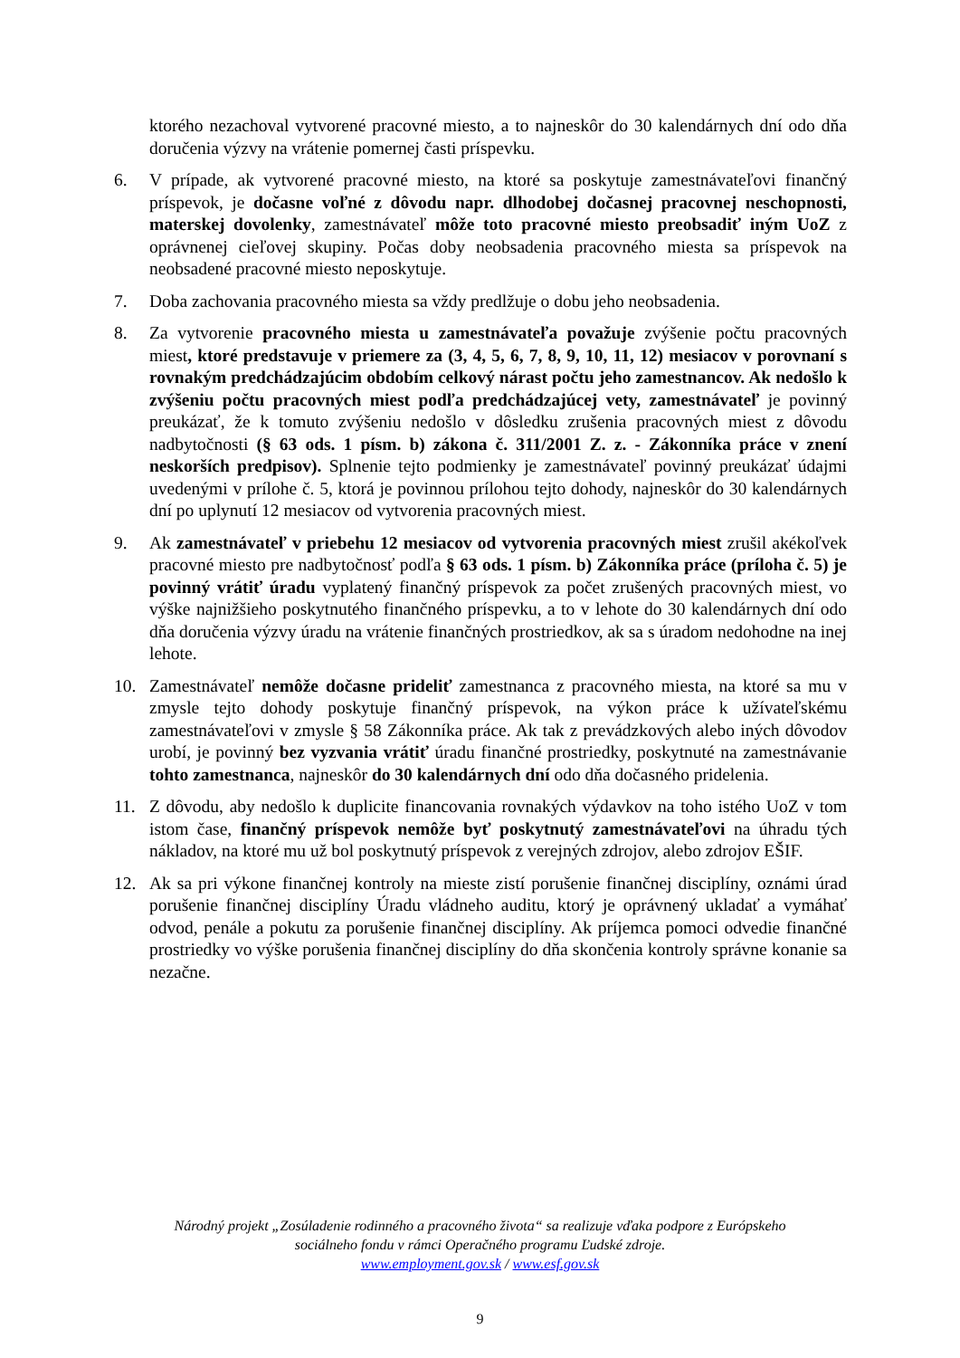ktorého nezachoval vytvorené pracovné miesto, a to najneskôr do 30 kalendárnych dní odo dňa doručenia výzvy na vrátenie pomernej časti príspevku.
6. V prípade, ak vytvorené pracovné miesto, na ktoré sa poskytuje zamestnávateľovi finančný príspevok, je dočasne voľné z dôvodu napr. dlhodobej dočasnej pracovnej neschopnosti, materskej dovolenky, zamestnávateľ môže toto pracovné miesto preobsadiť iným UoZ z oprávnenej cieľovej skupiny. Počas doby neobsadenia pracovného miesta sa príspevok na neobsadené pracovné miesto neposkytuje.
7. Doba zachovania pracovného miesta sa vždy predlžuje o dobu jeho neobsadenia.
8. Za vytvorenie pracovného miesta u zamestnávateľa považuje zvýšenie počtu pracovných miest, ktoré predstavuje v priemere za (3, 4, 5, 6, 7, 8, 9, 10, 11, 12) mesiacov v porovnaní s rovnakým predchádzajúcim obdobím celkový nárast počtu jeho zamestnancov. Ak nedošlo k zvýšeniu počtu pracovných miest podľa predchádzajúcej vety, zamestnávateľ je povinný preukázať, že k tomuto zvýšeniu nedošlo v dôsledku zrušenia pracovných miest z dôvodu nadbytočnosti (§ 63 ods. 1 písm. b) zákona č. 311/2001 Z. z. - Zákonníka práce v znení neskorších predpisov). Splnenie tejto podmienky je zamestnávateľ povinný preukázať údajmi uvedenými v prílohe č. 5, ktorá je povinnou prílohou tejto dohody, najneskôr do 30 kalendárnych dní po uplynutí 12 mesiacov od vytvorenia pracovných miest.
9. Ak zamestnávateľ v priebehu 12 mesiacov od vytvorenia pracovných miest zrušil akékoľvek pracovné miesto pre nadbytočnosť podľa § 63 ods. 1 písm. b) Zákonníka práce (príloha č. 5) je povinný vrátiť úradu vyplatený finančný príspevok za počet zrušených pracovných miest, vo výške najnižšieho poskytnutého finančného príspevku, a to v lehote do 30 kalendárnych dní odo dňa doručenia výzvy úradu na vrátenie finančných prostriedkov, ak sa s úradom nedohodne na inej lehote.
10. Zamestnávateľ nemôže dočasne prideliť zamestnanca z pracovného miesta, na ktoré sa mu v zmysle tejto dohody poskytuje finančný príspevok, na výkon práce k užívateľskému zamestnávateľovi v zmysle § 58 Zákonníka práce. Ak tak z prevádzkových alebo iných dôvodov urobí, je povinný bez vyzvania vrátiť úradu finančné prostriedky, poskytnuté na zamestnávanie tohto zamestnanca, najneskôr do 30 kalendárnych dní odo dňa dočasného pridelenia.
11. Z dôvodu, aby nedošlo k duplicite financovania rovnakých výdavkov na toho istého UoZ v tom istom čase, finančný príspevok nemôže byť poskytnutý zamestnávateľovi na úhradu tých nákladov, na ktoré mu už bol poskytnutý príspevok z verejných zdrojov, alebo zdrojov EŠIF.
12. Ak sa pri výkone finančnej kontroly na mieste zistí porušenie finančnej disciplíny, oznámi úrad porušenie finančnej disciplíny Úradu vládneho auditu, ktorý je oprávnený ukladať a vymáhať odvod, penále a pokutu za porušenie finančnej disciplíny. Ak príjemca pomoci odvedie finančné prostriedky vo výške porušenia finančnej disciplíny do dňa skončenia kontroly správne konanie sa nezačne.
Národný projekt „Zosúladenie rodinného a pracovného života“ sa realizuje vďaka podpore z Európskeho
sociálneho fondu v rámci Operačného programu Ľudské zdroje.
www.employment.gov.sk / www.esf.gov.sk
9